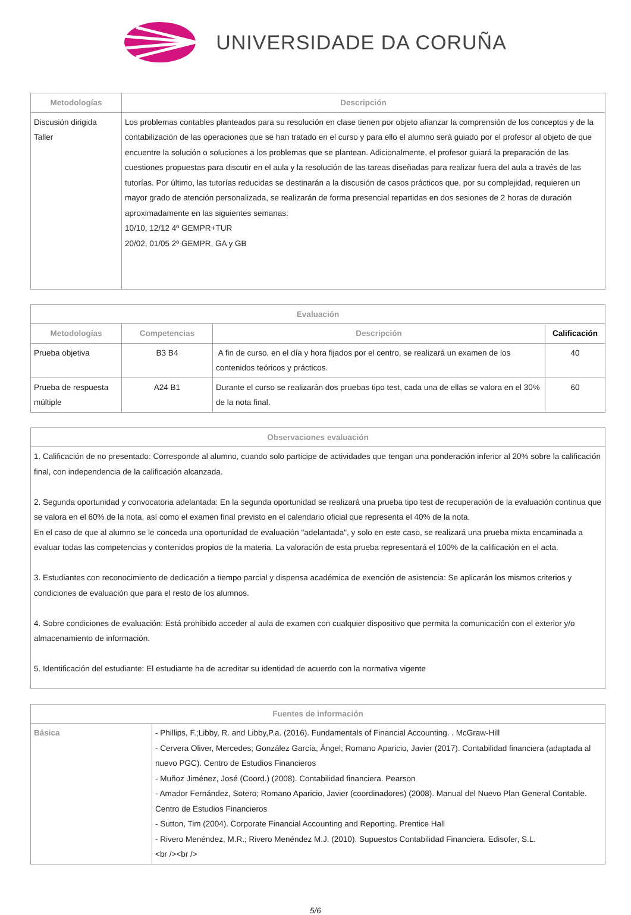UNIVERSIDADE DA CORUÑA
| Metodologías | Descripción |
| --- | --- |
| Discusión dirigida Taller | Los problemas contables planteados para su resolución en clase tienen por objeto afianzar la comprensión de los conceptos y de la contabilización de las operaciones que se han tratado en el curso y para ello el alumno será guiado por el profesor al objeto de que encuentre la solución o soluciones a los problemas que se plantean. Adicionalmente, el profesor guiará la preparación de las cuestiones propuestas para discutir en el aula y la resolución de las tareas diseñadas para realizar fuera del aula a través de las tutorías. Por último, las tutorías reducidas se destinarán a la discusión de casos prácticos que, por su complejidad, requieren un mayor grado de atención personalizada, se realizarán de forma presencial repartidas en dos sesiones de 2 horas de duración aproximadamente en las siguientes semanas: 10/10, 12/12 4º GEMPR+TUR 20/02, 01/05 2º GEMPR, GA y GB |
| Evaluación | | | |
| --- | --- | --- | --- |
| Metodologías | Competencias | Descripción | Calificación |
| Prueba objetiva | B3 B4 | A fin de curso, en el día y hora fijados por el centro, se realizará un examen de los contenidos teóricos y prácticos. | 40 |
| Prueba de respuesta múltiple | A24 B1 | Durante el curso se realizarán dos pruebas tipo test, cada una de ellas se valora en el 30% de la nota final. | 60 |
| Observaciones evaluación |
| --- |
| 1. Calificación de no presentado: Corresponde al alumno, cuando solo participe de actividades que tengan una ponderación inferior al 20% sobre la calificación final, con independencia de la calificación alcanzada. 2. Segunda oportunidad y convocatoria adelantada: En la segunda oportunidad se realizará una prueba tipo test de recuperación de la evaluación continua que se valora en el 60% de la nota, así como el examen final previsto en el calendario oficial que representa el 40% de la nota. En el caso de que al alumno se le conceda una oportunidad de evaluación "adelantada", y solo en este caso, se realizará una prueba mixta encaminada a evaluar todas las competencias y contenidos propios de la materia. La valoración de esta prueba representará el 100% de la calificación en el acta. 3. Estudiantes con reconocimiento de dedicación a tiempo parcial y dispensa académica de exención de asistencia: Se aplicarán los mismos criterios y condiciones de evaluación que para el resto de los alumnos. 4. Sobre condiciones de evaluación: Está prohibido acceder al aula de examen con cualquier dispositivo que permita la comunicación con el exterior y/o almacenamiento de información. 5. Identificación del estudiante: El estudiante ha de acreditar su identidad de acuerdo con la normativa vigente |
| Fuentes de información | |
| --- | --- |
| Básica | - Phillips, F.;Libby, R. and Libby,P.a. (2016). Fundamentals of Financial Accounting. . McGraw-Hill - Cervera Oliver, Mercedes; González García, Ángel; Romano Aparicio, Javier (2017). Contabilidad financiera (adaptada al nuevo PGC). Centro de Estudios Financieros - Muñoz Jiménez, José (Coord.) (2008). Contabilidad financiera. Pearson - Amador Fernández, Sotero; Romano Aparicio, Javier (coordinadores) (2008). Manual del Nuevo Plan General Contable. Centro de Estudios Financieros - Sutton, Tim (2004). Corporate Financial Accounting and Reporting. Prentice Hall - Rivero Menéndez, M.R.; Rivero Menéndez M.J. (2010). Supuestos Contabilidad Financiera. Edisofer, S.L. <br /><br /> |
5/6